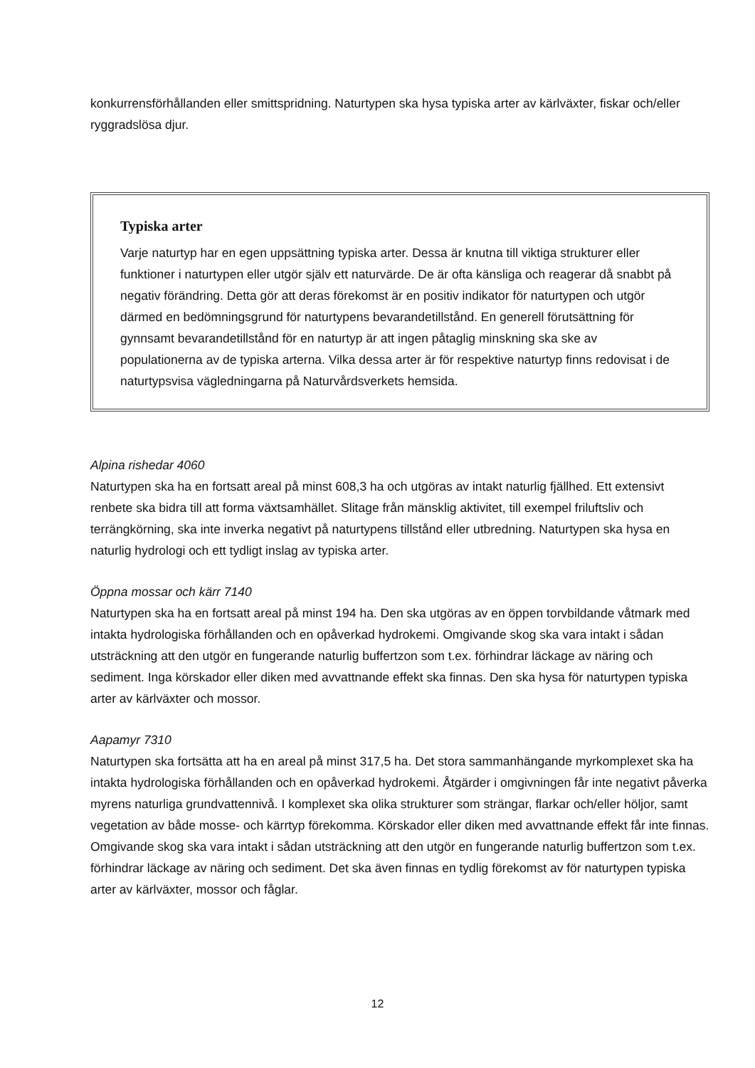konkurrensförhållanden eller smittspridning. Naturtypen ska hysa typiska arter av kärlväxter, fiskar och/eller ryggradslösa djur.
Typiska arter
Varje naturtyp har en egen uppsättning typiska arter. Dessa är knutna till viktiga strukturer eller funktioner i naturtypen eller utgör själv ett naturvärde. De är ofta känsliga och reagerar då snabbt på negativ förändring. Detta gör att deras förekomst är en positiv indikator för naturtypen och utgör därmed en bedömningsgrund för naturtypens bevarandetillstånd. En generell förutsättning för gynnsamt bevarandetillstånd för en naturtyp är att ingen påtaglig minskning ska ske av populationerna av de typiska arterna. Vilka dessa arter är för respektive naturtyp finns redovisat i de naturtypsvisa vägledningarna på Naturvårdsverkets hemsida.
Alpina rishedar 4060
Naturtypen ska ha en fortsatt areal på minst 608,3 ha och utgöras av intakt naturlig fjällhed. Ett extensivt renbete ska bidra till att forma växtsamhället. Slitage från mänsklig aktivitet, till exempel friluftsliv och terrängkörning, ska inte inverka negativt på naturtypens tillstånd eller utbredning. Naturtypen ska hysa en naturlig hydrologi och ett tydligt inslag av typiska arter.
Öppna mossar och kärr 7140
Naturtypen ska ha en fortsatt areal på minst 194 ha. Den ska utgöras av en öppen torvbildande våtmark med intakta hydrologiska förhållanden och en opåverkad hydrokemi. Omgivande skog ska vara intakt i sådan utsträckning att den utgör en fungerande naturlig buffertzon som t.ex. förhindrar läckage av näring och sediment. Inga körskador eller diken med avvattnande effekt ska finnas. Den ska hysa för naturtypen typiska arter av kärlväxter och mossor.
Aapamyr 7310
Naturtypen ska fortsätta att ha en areal på minst 317,5 ha. Det stora sammanhängande myrkomplexet ska ha intakta hydrologiska förhållanden och en opåverkad hydrokemi. Åtgärder i omgivningen får inte negativt påverka myrens naturliga grundvattennivå. I komplexet ska olika strukturer som strängar, flarkar och/eller höljor, samt vegetation av både mosse- och kärrtyp förekomma. Körskador eller diken med avvattnande effekt får inte finnas. Omgivande skog ska vara intakt i sådan utsträckning att den utgör en fungerande naturlig buffertzon som t.ex. förhindrar läckage av näring och sediment. Det ska även finnas en tydlig förekomst av för naturtypen typiska arter av kärlväxter, mossor och fåglar.
12